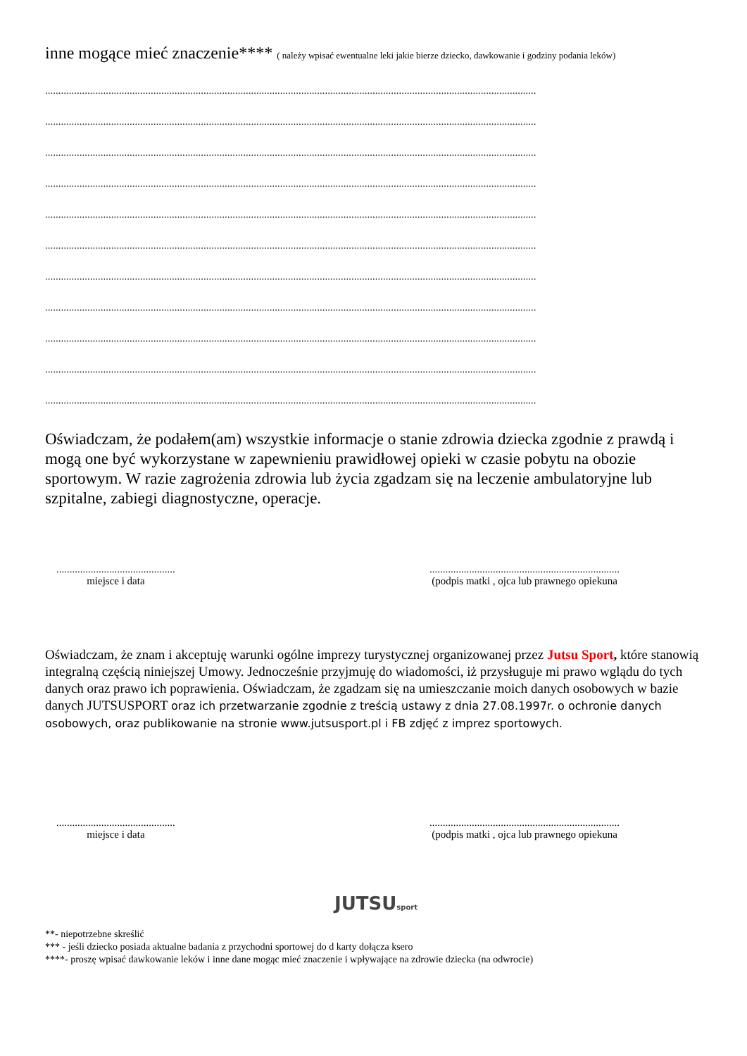inne mogące mieć znaczenie**** ( należy wpisać ewentualne leki jakie bierze dziecko, dawkowanie i godziny podania leków)
..........................................................................................................................................................................................
..........................................................................................................................................................................................
..........................................................................................................................................................................................
..........................................................................................................................................................................................
..........................................................................................................................................................................................
..........................................................................................................................................................................................
..........................................................................................................................................................................................
..........................................................................................................................................................................................
..........................................................................................................................................................................................
..........................................................................................................................................................................................
..........................................................................................................................................................................................
Oświadczam, że podałem(am) wszystkie informacje o stanie zdrowia dziecka zgodnie z prawdą i mogą one być wykorzystane w zapewnieniu prawidłowej opieki w czasie pobytu na obozie sportowym. W razie zagrożenia zdrowia lub życia zgadzam się na leczenie ambulatoryjne lub szpitalne, zabiegi diagnostyczne, operacje.
.............................................
miejsce i data
........................................................................
(podpis matki , ojca lub prawnego opiekuna
Oświadczam, że znam i akceptuję warunki ogólne imprezy turystycznej organizowanej przez Jutsu Sport, które stanowią integralną częścią niniejszej Umowy. Jednocześnie przyjmuję do wiadomości, iż przysługuje mi prawo wglądu do tych danych oraz prawo ich poprawienia. Oświadczam, że zgadzam się na umieszczanie moich danych osobowych w bazie danych JUTSUSPORT oraz ich przetwarzanie zgodnie z treścią ustawy z dnia 27.08.1997r. o ochronie danych osobowych, oraz publikowanie na stronie www.jutsusport.pl i FB zdjęć z imprez sportowych.
.............................................
miejsce i data
........................................................................
(podpis matki , ojca lub prawnego opiekuna
JUTSUsport
**- niepotrzebne skreślić
*** - jeśli dziecko posiada aktualne badania z przychodni sportowej do d karty dołącza ksero
****- proszę wpisać dawkowanie leków i inne dane mogąc mieć znaczenie i wpływające na zdrowie dziecka (na odwrocie)